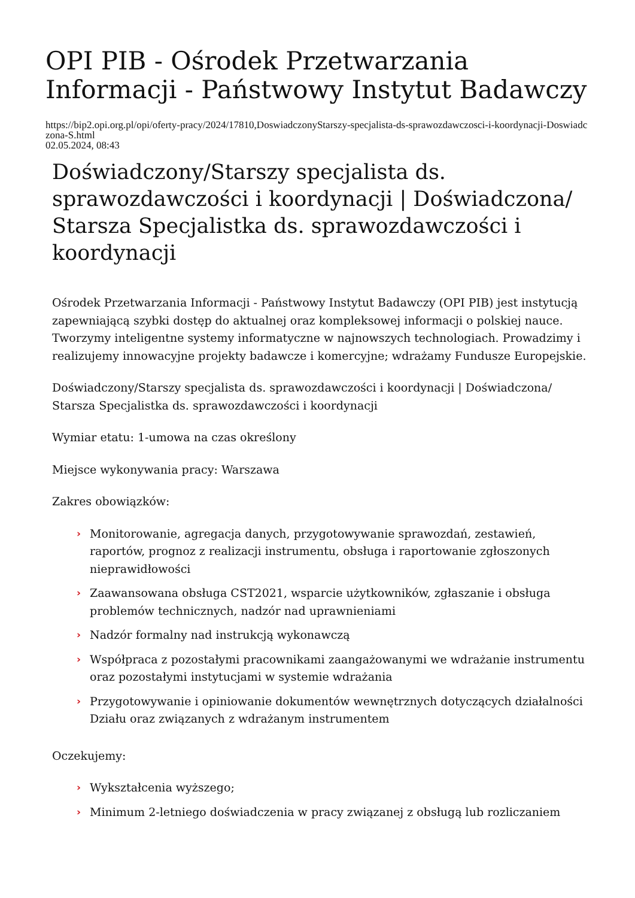OPI PIB - Ośrodek Przetwarzania Informacji - Państwowy Instytut Badawczy
https://bip2.opi.org.pl/opi/oferty-pracy/2024/17810,DoswiadczonyStarszy-specjalista-ds-sprawozdawczosci-i-koordynacji-Doswiadczona-S.html
02.05.2024, 08:43
Doświadczony/Starszy specjalista ds. sprawozdawczości i koordynacji | Doświadczona/ Starsza Specjalistka ds. sprawozdawczości i koordynacji
Ośrodek Przetwarzania Informacji - Państwowy Instytut Badawczy (OPI PIB) jest instytucją zapewniającą szybki dostęp do aktualnej oraz kompleksowej informacji o polskiej nauce. Tworzymy inteligentne systemy informatyczne w najnowszych technologiach. Prowadzimy i realizujemy innowacyjne projekty badawcze i komercyjne; wdrażamy Fundusze Europejskie.
Doświadczony/Starszy specjalista ds. sprawozdawczości i koordynacji | Doświadczona/ Starsza Specjalistka ds. sprawozdawczości i koordynacji
Wymiar etatu: 1-umowa na czas określony
Miejsce wykonywania pracy: Warszawa
Zakres obowiązków:
› Monitorowanie, agregacja danych, przygotowywanie sprawozdań, zestawień, raportów, prognoz z realizacji instrumentu, obsługa i raportowanie zgłoszonych nieprawidłowości
› Zaawansowana obsługa CST2021, wsparcie użytkowników, zgłaszanie i obsługa problemów technicznych, nadzór nad uprawnieniami
› Nadzór formalny nad instrukcją wykonawczą
› Współpraca z pozostałymi pracownikami zaangażowanymi we wdrażanie instrumentu oraz pozostałymi instytucjami w systemie wdrażania
› Przygotowywanie i opiniowanie dokumentów wewnętrznych dotyczących działalności Działu oraz związanych z wdrażanym instrumentem
Oczekujemy:
› Wykształcenia wyższego;
› Minimum 2-letniego doświadczenia w pracy związanej z obsługą lub rozliczaniem